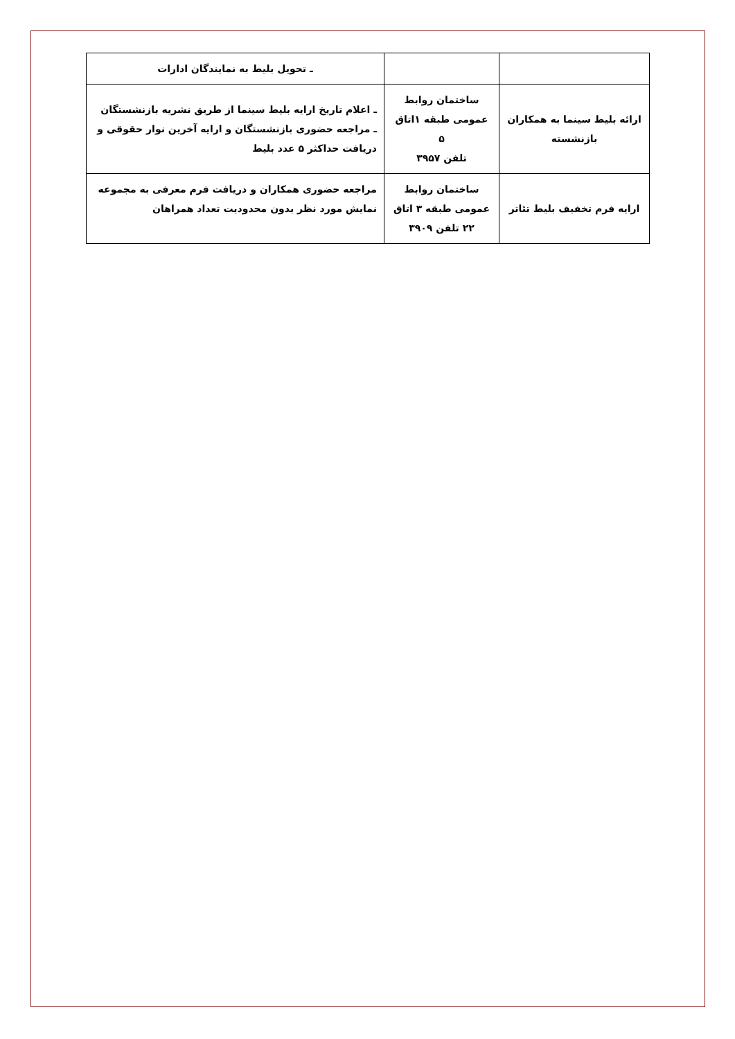| | | ـ تحویل بلیط به نمایندگان ادارات |
| ارائه بلیط سینما به همکاران بازنشسته | ساختمان روابط عمومی طبقه ۱اتاق ۵ تلفن ۳۹۵۷ | ـ اعلام تاریخ ارایه بلیط سینما از طریق نشریه بازنشستگان ـ مراجعه حضوری بازنشستگان و ارایه آخرین نوار حقوقی و دریافت حداکثر ۵ عدد بلیط |
| ارایه فرم تخفیف بلیط تئاتر | ساختمان روابط عمومی طبقه ۳ اتاق ۲۲ تلفن ۳۹۰۹ | مراجعه حضوری همکاران و دریافت فرم معرفی به مجموعه نمایش مورد نظر بدون محدودیت تعداد همراهان |